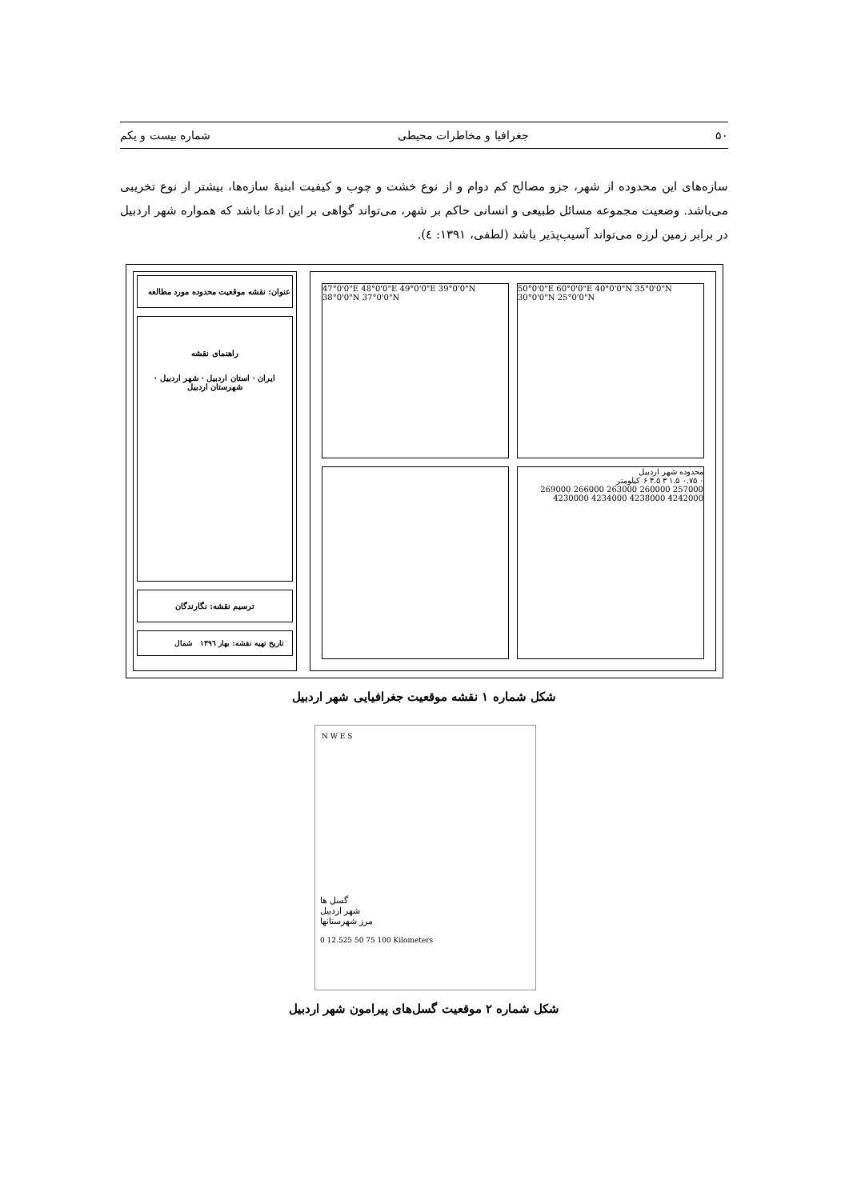۵۰ جغرافیا و مخاطرات محیطی شماره بیست و یکم
سازه‌های این محدوده از شهر، جزو مصالح کم دوام و از نوع خشت و چوب و کیفیت ابنیهٔ سازه‌ها، بیشتر از نوع تخریبی می‌باشد. وضعیت مجموعه مسائل طبیعی و انسانی حاکم بر شهر، می‌تواند گواهی بر این ادعا باشد که همواره شهر اردبیل در برابر زمین لرزه می‌تواند آسیب‌پذیر باشد (لطفی، ۱۳۹۱: ٤).
عنوان: نقشه موقعیت محدوده مورد مطالعه
راهنمای نقشه
ایران · استان اردبیل · شهر اردبیل · شهرستان اردبیل
ترسیم نقشه: نگارندگان
تاریخ تهیه نقشه: بهار ۱۳۹٦ شمال
47°0'0"E 48°0'0"E 49°0'0"E 39°0'0"N 38°0'0"N 37°0'0"N
50°0'0"E 60°0'0"E 40°0'0"N 35°0'0"N 30°0'0"N 25°0'0"N
محدوده شهر اردبیل
۰ ۰.۷۵ ۱.۵ ۳ ۴.۵ ۶ کیلومتر
257000 260000 263000 266000 269000
4242000 4238000 4234000 4230000
شکل شماره ۱ نقشه موقعیت جغرافیایی شهر اردبیل
N W E S
گسل ها
شهر اردبیل
مرز شهرستانها
0 12.525 50 75 100 Kilometers
شکل شماره ۲ موقعیت گسل‌های پیرامون شهر اردبیل